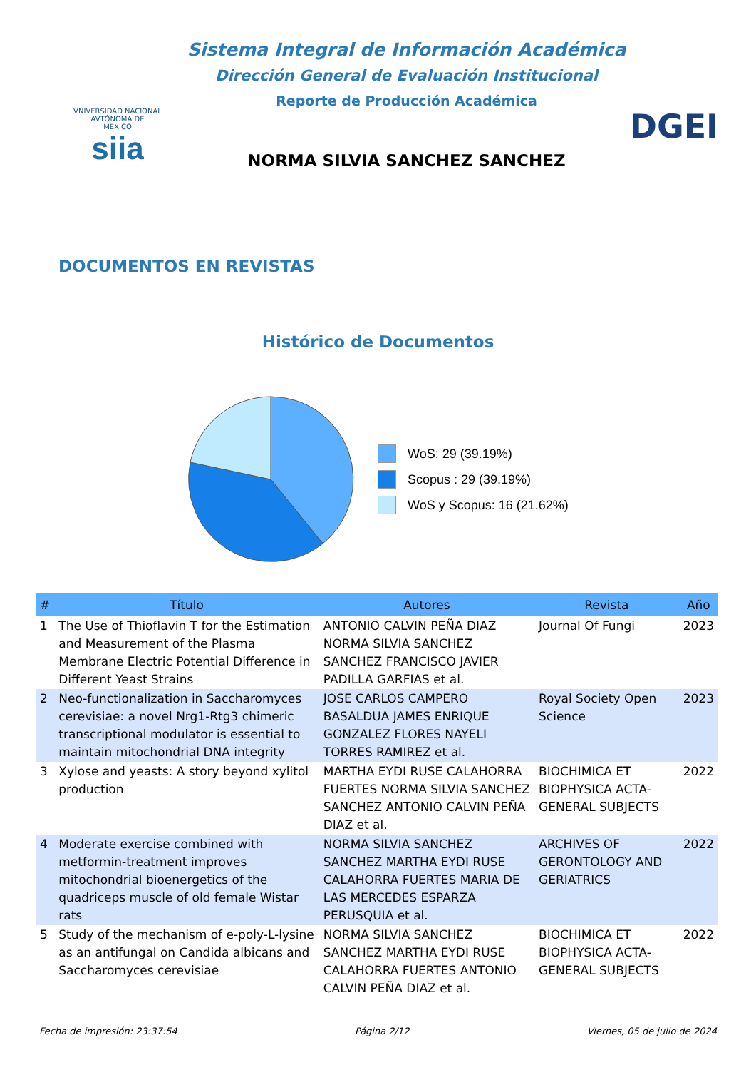VNIVERSIDAD NACIONAL
AVTÓNOMA DE
MEXICO
siia
Sistema Integral de Información Académica
Dirección General de Evaluación Institucional
Reporte de Producción Académica
NORMA SILVIA SANCHEZ SANCHEZ
DGEI
DOCUMENTOS EN REVISTAS
Histórico de Documentos
WoS: 29 (39.19%)
Scopus : 29 (39.19%)
WoS y Scopus: 16 (21.62%)
| # | Título | Autores | Revista | Año |
| --- | --- | --- | --- | --- |
| 1 | The Use of Thioflavin T for the Estimation and Measurement of the Plasma Membrane Electric Potential Difference in Different Yeast Strains | ANTONIO CALVIN PEÑA DIAZ NORMA SILVIA SANCHEZ SANCHEZ FRANCISCO JAVIER PADILLA GARFIAS et al. | Journal Of Fungi | 2023 |
| 2 | Neo-functionalization in Saccharomyces cerevisiae: a novel Nrg1-Rtg3 chimeric transcriptional modulator is essential to maintain mitochondrial DNA integrity | JOSE CARLOS CAMPERO BASALDUA JAMES ENRIQUE GONZALEZ FLORES NAYELI TORRES RAMIREZ et al. | Royal Society Open Science | 2023 |
| 3 | Xylose and yeasts: A story beyond xylitol production | MARTHA EYDI RUSE CALAHORRA FUERTES NORMA SILVIA SANCHEZ SANCHEZ ANTONIO CALVIN PEÑA DIAZ et al. | BIOCHIMICA ET BIOPHYSICA ACTA-GENERAL SUBJECTS | 2022 |
| 4 | Moderate exercise combined with metformin-treatment improves mitochondrial bioenergetics of the quadriceps muscle of old female Wistar rats | NORMA SILVIA SANCHEZ SANCHEZ MARTHA EYDI RUSE CALAHORRA FUERTES MARIA DE LAS MERCEDES ESPARZA PERUSQUIA et al. | ARCHIVES OF GERONTOLOGY AND GERIATRICS | 2022 |
| 5 | Study of the mechanism of e-poly-L-lysine as an antifungal on Candida albicans and Saccharomyces cerevisiae | NORMA SILVIA SANCHEZ SANCHEZ MARTHA EYDI RUSE CALAHORRA FUERTES ANTONIO CALVIN PEÑA DIAZ et al. | BIOCHIMICA ET BIOPHYSICA ACTA-GENERAL SUBJECTS | 2022 |
Fecha de impresión: 23:37:54 Página 2/12 Viernes, 05 de julio de 2024